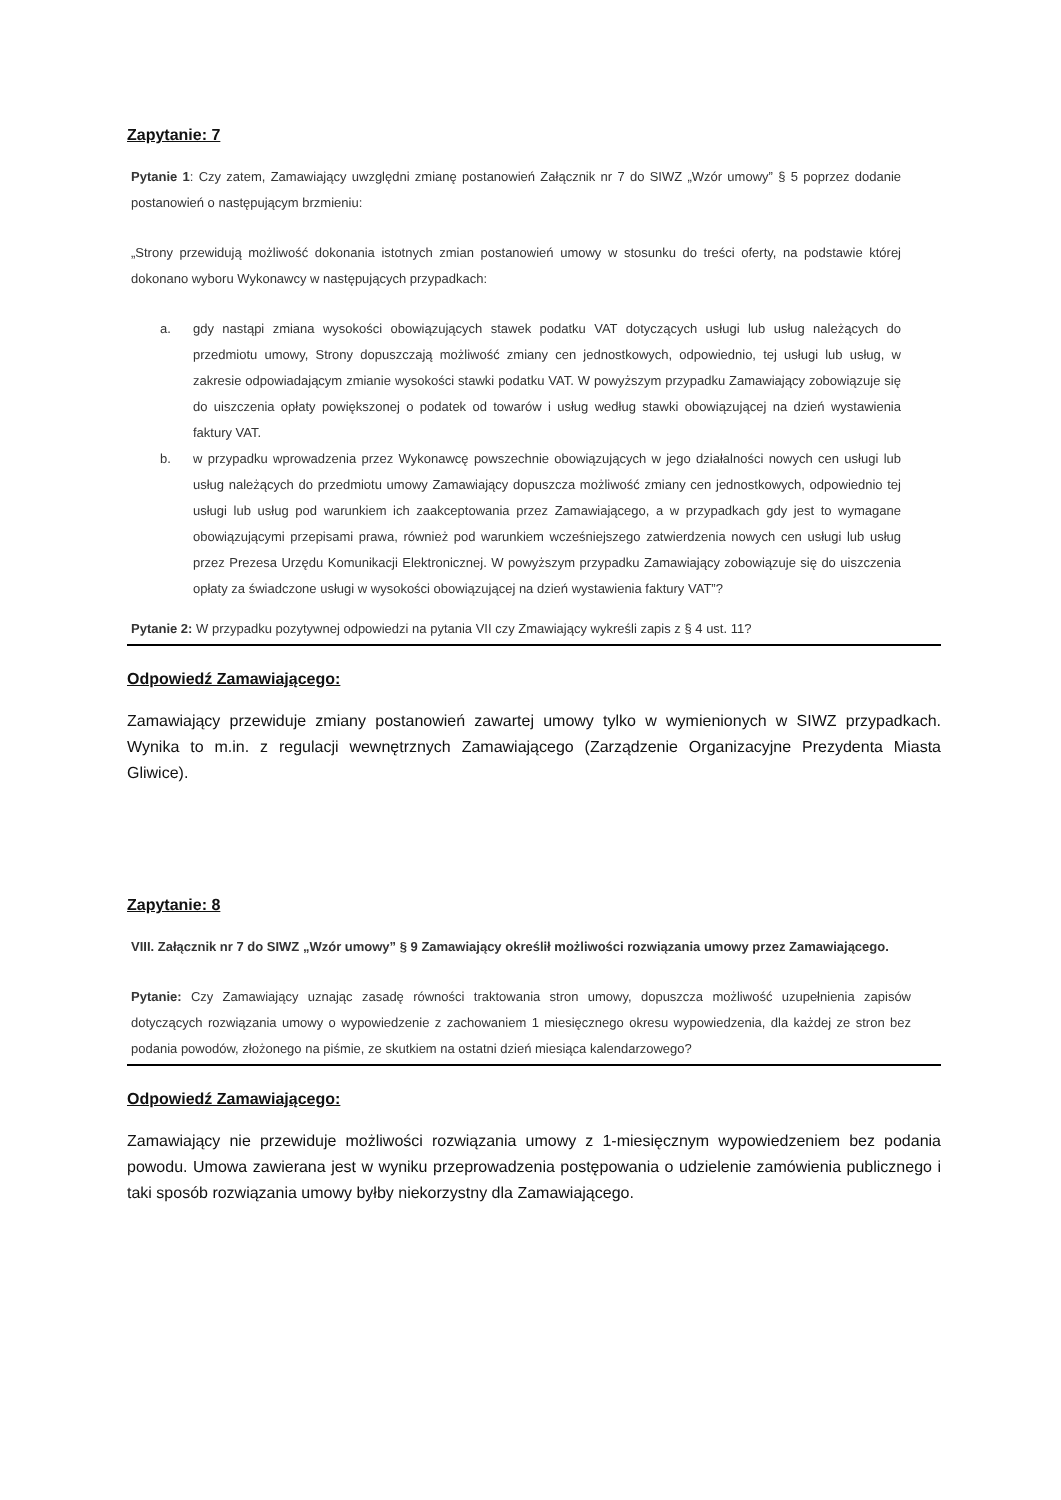Zapytanie: 7
Pytanie 1: Czy zatem, Zamawiający uwzględni zmianę postanowień Załącznik nr 7 do SIWZ „Wzór umowy” § 5 poprzez dodanie postanowień o następującym brzmieniu:
„Strony przewidują możliwość dokonania istotnych zmian postanowień umowy w stosunku do treści oferty, na podstawie której dokonano wyboru Wykonawcy w następujących przypadkach:
a. gdy nastąpi zmiana wysokości obowiązujących stawek podatku VAT dotyczących usługi lub usług należących do przedmiotu umowy, Strony dopuszczają możliwość zmiany cen jednostkowych, odpowiednio, tej usługi lub usług, w zakresie odpowiadającym zmianie wysokości stawki podatku VAT. W powyższym przypadku Zamawiający zobowiązuje się do uiszczenia opłaty powiększonej o podatek od towarów i usług według stawki obowiązującej na dzień wystawienia faktury VAT.
b. w przypadku wprowadzenia przez Wykonawcę powszechnie obowiązujących w jego działalności nowych cen usługi lub usług należących do przedmiotu umowy Zamawiający dopuszcza możliwość zmiany cen jednostkowych, odpowiednio tej usługi lub usług pod warunkiem ich zaakceptowania przez Zamawiającego, a w przypadkach gdy jest to wymagane obowiązującymi przepisami prawa, również pod warunkiem wcześniejszego zatwierdzenia nowych cen usługi lub usług przez Prezesa Urzędu Komunikacji Elektronicznej. W powyższym przypadku Zamawiający zobowiązuje się do uiszczenia opłaty za świadczone usługi w wysokości obowiązującej na dzień wystawienia faktury VAT”?
Pytanie 2: W przypadku pozytywnej odpowiedzi na pytania VII czy Zmawiający wykreśli zapis z § 4 ust. 11?
Odpowiedź Zamawiającego:
Zamawiający przewiduje zmiany postanowień zawartej umowy tylko w wymienionych w SIWZ przypadkach. Wynika to m.in. z regulacji wewnętrznych Zamawiającego (Zarządzenie Organizacyjne Prezydenta Miasta Gliwice).
Zapytanie: 8
VIII. Załącznik nr 7 do SIWZ „Wzór umowy” § 9 Zamawiający określił możliwości rozwiązania umowy przez Zamawiającego.
Pytanie: Czy Zamawiający uznając zasadę równości traktowania stron umowy, dopuszcza możliwość uzupełnienia zapisów dotyczących rozwiązania umowy o wypowiedzenie z zachowaniem 1 miesięcznego okresu wypowiedzenia, dla każdej ze stron bez podania powodów, złożonego na piśmie, ze skutkiem na ostatni dzień miesiąca kalendarzowego?
Odpowiedź Zamawiającego:
Zamawiający nie przewiduje możliwości rozwiązania umowy z 1-miesięcznym wypowiedzeniem bez podania powodu. Umowa zawierana jest w wyniku przeprowadzenia postępowania o udzielenie zamówienia publicznego i taki sposób rozwiązania umowy byłby niekorzystny dla Zamawiającego.